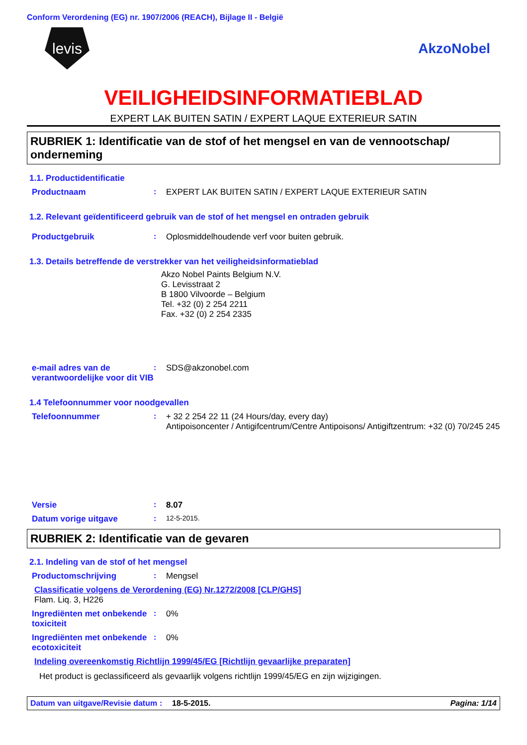Conform Verordening (EG) nr. 1907/2006 (REACH), Bijlage II - België
levis
AkzoNobel
VEILIGHEIDSINFORMATIEBLAD
EXPERT LAK BUITEN SATIN / EXPERT LAQUE EXTERIEUR SATIN
RUBRIEK 1: Identificatie van de stof of het mengsel en van de vennootschap/ onderneming
1.1. Productidentificatie
Productnaam : EXPERT LAK BUITEN SATIN / EXPERT LAQUE EXTERIEUR SATIN
1.2. Relevant geïdentificeerd gebruik van de stof of het mengsel en ontraden gebruik
Productgebruik : Oplosmiddelhoudende verf voor buiten gebruik.
1.3. Details betreffende de verstrekker van het veiligheidsinformatieblad
Akzo Nobel Paints Belgium N.V.
G. Levisstraat 2
B 1800 Vilvoorde – Belgium
Tel. +32 (0) 2 254 2211
Fax. +32 (0) 2 254 2335
e-mail adres van de verantwoordelijke voor dit VIB
: SDS@akzonobel.com
1.4 Telefoonnummer voor noodgevallen
Telefoonnummer : + 32 2 254 22 11 (24 Hours/day, every day)
Antipoisoncenter / Antigifcentrum/Centre Antipoisons/ Antigiftzentrum: +32 (0) 70/245 245
Versie : 8.07
Datum vorige uitgave : 12-5-2015.
RUBRIEK 2: Identificatie van de gevaren
2.1. Indeling van de stof of het mengsel
Productomschrijving : Mengsel
Classificatie volgens de Verordening (EG) Nr.1272/2008 [CLP/GHS]
Flam. Liq. 3, H226
Ingrediënten met onbekende toxiciteit
: 0%
Ingrediënten met onbekende ecotoxiciteit
: 0%
Indeling overeenkomstig Richtlijn 1999/45/EG [Richtlijn gevaarlijke preparaten]
Het product is geclassificeerd als gevaarlijk volgens richtlijn 1999/45/EG en zijn wijzigingen.
Datum van uitgave/Revisie datum
: 18-5-2015. Pagina: 1/14